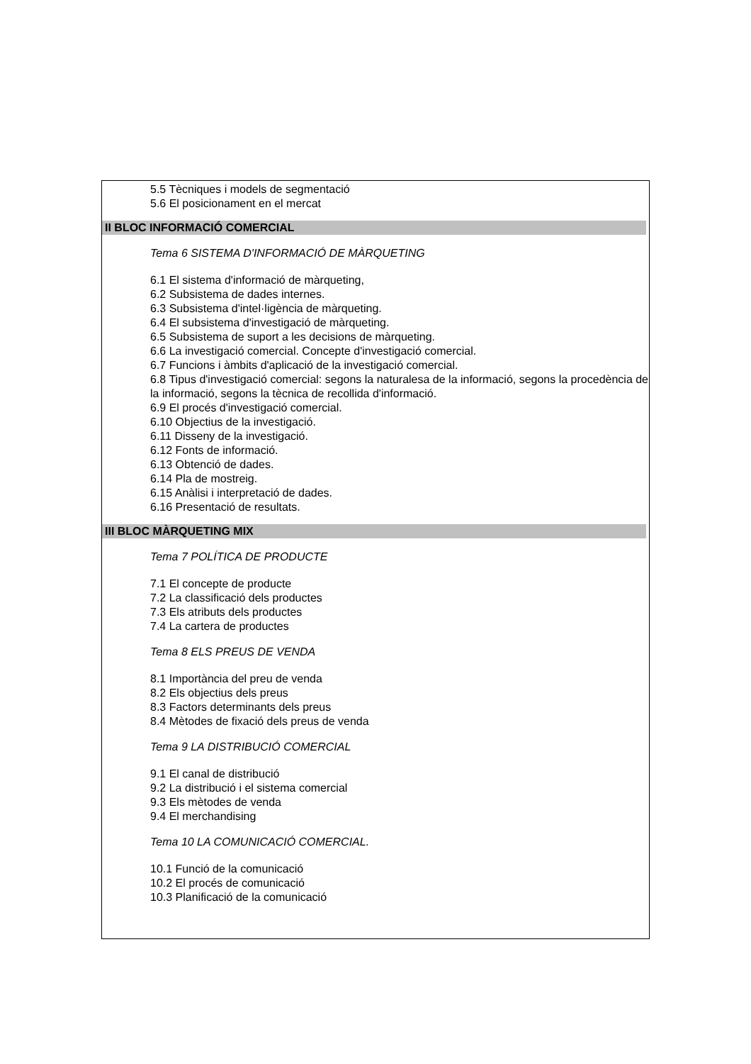5.5 Tècniques i models de segmentació
5.6 El posicionament en el mercat
II BLOC INFORMACIÓ COMERCIAL
Tema 6 SISTEMA D'INFORMACIÓ DE MÀRQUETING
6.1 El sistema d'informació de màrqueting,
6.2 Subsistema de dades internes.
6.3 Subsistema d'intel·ligència de màrqueting.
6.4 El subsistema d'investigació de màrqueting.
6.5 Subsistema de suport a les decisions de màrqueting.
6.6 La investigació comercial. Concepte d'investigació comercial.
6.7 Funcions i àmbits d'aplicació de la investigació comercial.
6.8 Tipus d'investigació comercial: segons la naturalesa de la informació, segons la procedència de la informació, segons la tècnica de recollida d'informació.
6.9 El procés d'investigació comercial.
6.10 Objectius de la investigació.
6.11 Disseny de la investigació.
6.12 Fonts de informació.
6.13 Obtenció de dades.
6.14 Pla de mostreig.
6.15 Anàlisi i interpretació de dades.
6.16 Presentació de resultats.
III BLOC MÀRQUETING MIX
Tema 7 POLÍTICA DE PRODUCTE
7.1 El concepte de producte
7.2 La classificació dels productes
7.3 Els atributs dels productes
7.4 La cartera de productes
Tema 8 ELS PREUS DE VENDA
8.1 Importància del preu de venda
8.2 Els objectius dels preus
8.3 Factors determinants dels preus
8.4 Mètodes de fixació dels preus de venda
Tema 9 LA DISTRIBUCIÓ COMERCIAL
9.1 El canal de distribució
9.2 La distribució i el sistema comercial
9.3 Els mètodes de venda
9.4 El merchandising
Tema 10 LA COMUNICACIÓ COMERCIAL.
10.1 Funció de la comunicació
10.2 El procés de comunicació
10.3 Planificació de la comunicació